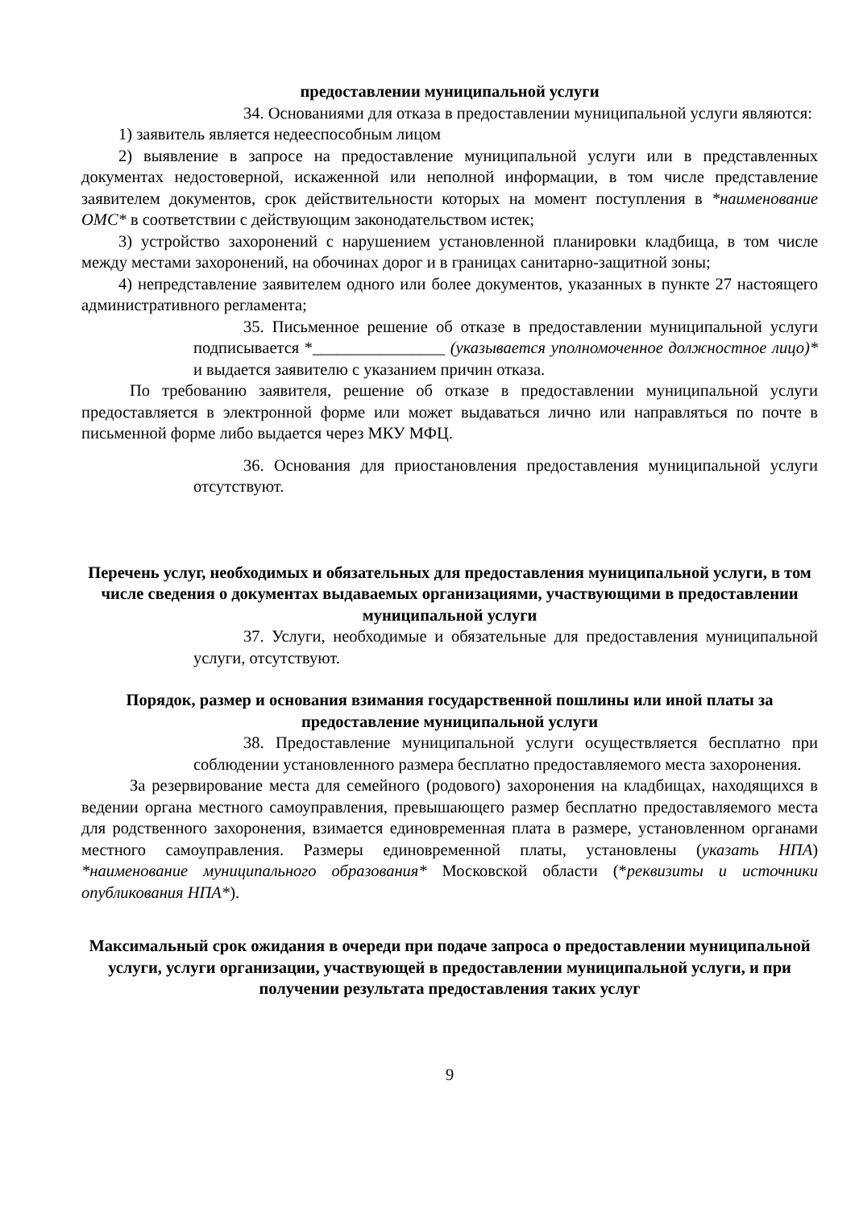предоставлении муниципальной услуги
34. Основаниями для отказа в предоставлении муниципальной услуги являются:
1) заявитель является недееспособным лицом
2) выявление в запросе на предоставление муниципальной услуги или в представленных документах недостоверной, искаженной или неполной информации, в том числе представление заявителем документов, срок действительности которых на момент поступления в *наименование ОМС* в соответствии с действующим законодательством истек;
3) устройство захоронений с нарушением установленной планировки кладбища, в том числе между местами захоронений, на обочинах дорог и в границах санитарно-защитной зоны;
4) непредставление заявителем одного или более документов, указанных в пункте 27 настоящего административного регламента;
35. Письменное решение об отказе в предоставлении муниципальной услуги подписывается *________________ (указывается уполномоченное должностное лицо)* и выдается заявителю с указанием причин отказа.
По требованию заявителя, решение об отказе в предоставлении муниципальной услуги предоставляется в электронной форме или может выдаваться лично или направляться по почте в письменной форме либо выдается через МКУ МФЦ.
36. Основания для приостановления предоставления муниципальной услуги отсутствуют.
Перечень услуг, необходимых и обязательных для предоставления муниципальной услуги, в том числе сведения о документах выдаваемых организациями, участвующими в предоставлении муниципальной услуги
37. Услуги, необходимые и обязательные для предоставления муниципальной услуги, отсутствуют.
Порядок, размер и основания взимания государственной пошлины или иной платы за предоставление муниципальной услуги
38. Предоставление муниципальной услуги осуществляется бесплатно при соблюдении установленного размера бесплатно предоставляемого места захоронения.
За резервирование места для семейного (родового) захоронения на кладбищах, находящихся в ведении органа местного самоуправления, превышающего размер бесплатно предоставляемого места для родственного захоронения, взимается единовременная плата в размере, установленном органами местного самоуправления. Размеры единовременной платы, установлены (указать НПА) *наименование муниципального образования* Московской области (*реквизиты и источники опубликования НПА*).
Максимальный срок ожидания в очереди при подаче запроса о предоставлении муниципальной услуги, услуги организации, участвующей в предоставлении муниципальной услуги, и при получении результата предоставления таких услуг
9